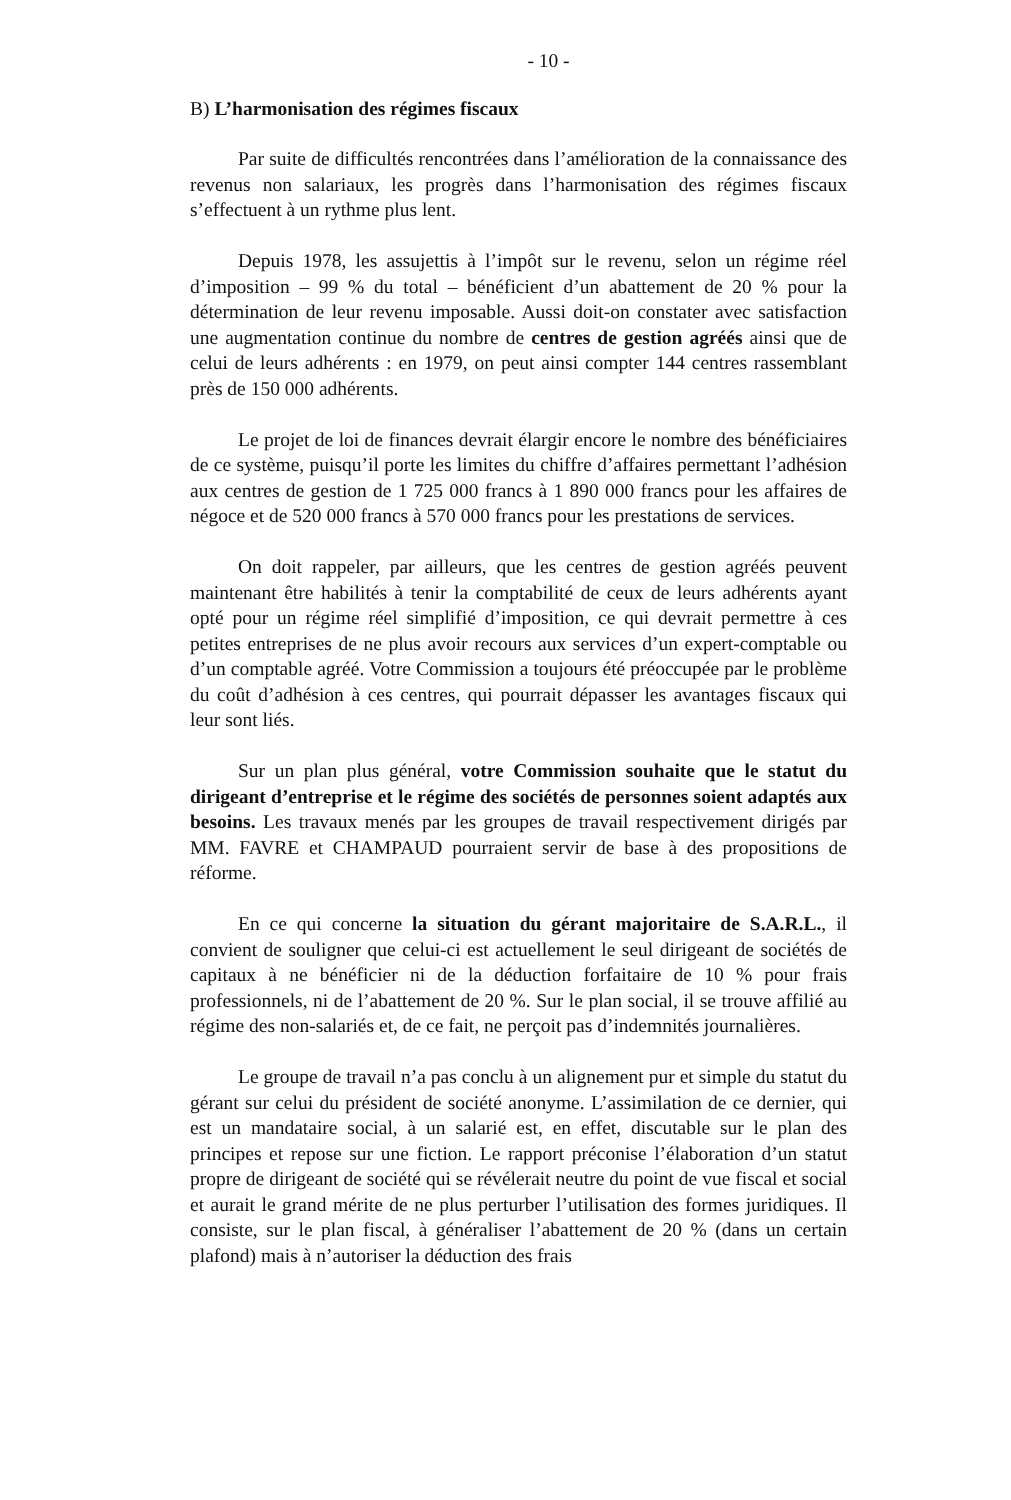- 10 -
B) L’harmonisation des régimes fiscaux
Par suite de difficultés rencontrées dans l’amélioration de la connaissance des revenus non salariaux, les progrès dans l’harmonisation des régimes fiscaux s’effectuent à un rythme plus lent.
Depuis 1978, les assujettis à l’impôt sur le revenu, selon un régime réel d’imposition – 99 % du total – bénéficient d’un abattement de 20 % pour la détermination de leur revenu imposable. Aussi doit-on constater avec satisfaction une augmentation continue du nombre de centres de gestion agréés ainsi que de celui de leurs adhérents : en 1979, on peut ainsi compter 144 centres rassemblant près de 150 000 adhérents.
Le projet de loi de finances devrait élargir encore le nombre des bénéficiaires de ce système, puisqu’il porte les limites du chiffre d’affaires permettant l’adhésion aux centres de gestion de 1 725 000 francs à 1 890 000 francs pour les affaires de négoce et de 520 000 francs à 570 000 francs pour les prestations de services.
On doit rappeler, par ailleurs, que les centres de gestion agréés peuvent maintenant être habilités à tenir la comptabilité de ceux de leurs adhérents ayant opté pour un régime réel simplifié d’imposition, ce qui devrait permettre à ces petites entreprises de ne plus avoir recours aux services d’un expert-comptable ou d’un comptable agréé. Votre Commission a toujours été préoccupée par le problème du coût d’adhésion à ces centres, qui pourrait dépasser les avantages fiscaux qui leur sont liés.
Sur un plan plus général, votre Commission souhaite que le statut du dirigeant d’entreprise et le régime des sociétés de personnes soient adaptés aux besoins. Les travaux menés par les groupes de travail respectivement dirigés par MM. FAVRE et CHAMPAUD pourraient servir de base à des propositions de réforme.
En ce qui concerne la situation du gérant majoritaire de S.A.R.L., il convient de souligner que celui-ci est actuellement le seul dirigeant de sociétés de capitaux à ne bénéficier ni de la déduction forfaitaire de 10 % pour frais professionnels, ni de l’abattement de 20 %. Sur le plan social, il se trouve affilié au régime des non-salariés et, de ce fait, ne perçoit pas d’indemnités journalières.
Le groupe de travail n’a pas conclu à un alignement pur et simple du statut du gérant sur celui du président de société anonyme. L’assimilation de ce dernier, qui est un mandataire social, à un salarié est, en effet, discutable sur le plan des principes et repose sur une fiction. Le rapport préconise l’élaboration d’un statut propre de dirigeant de société qui se révélerait neutre du point de vue fiscal et social et aurait le grand mérite de ne plus perturber l’utilisation des formes juridiques. Il consiste, sur le plan fiscal, à généraliser l’abattement de 20 % (dans un certain plafond) mais à n’autoriser la déduction des frais